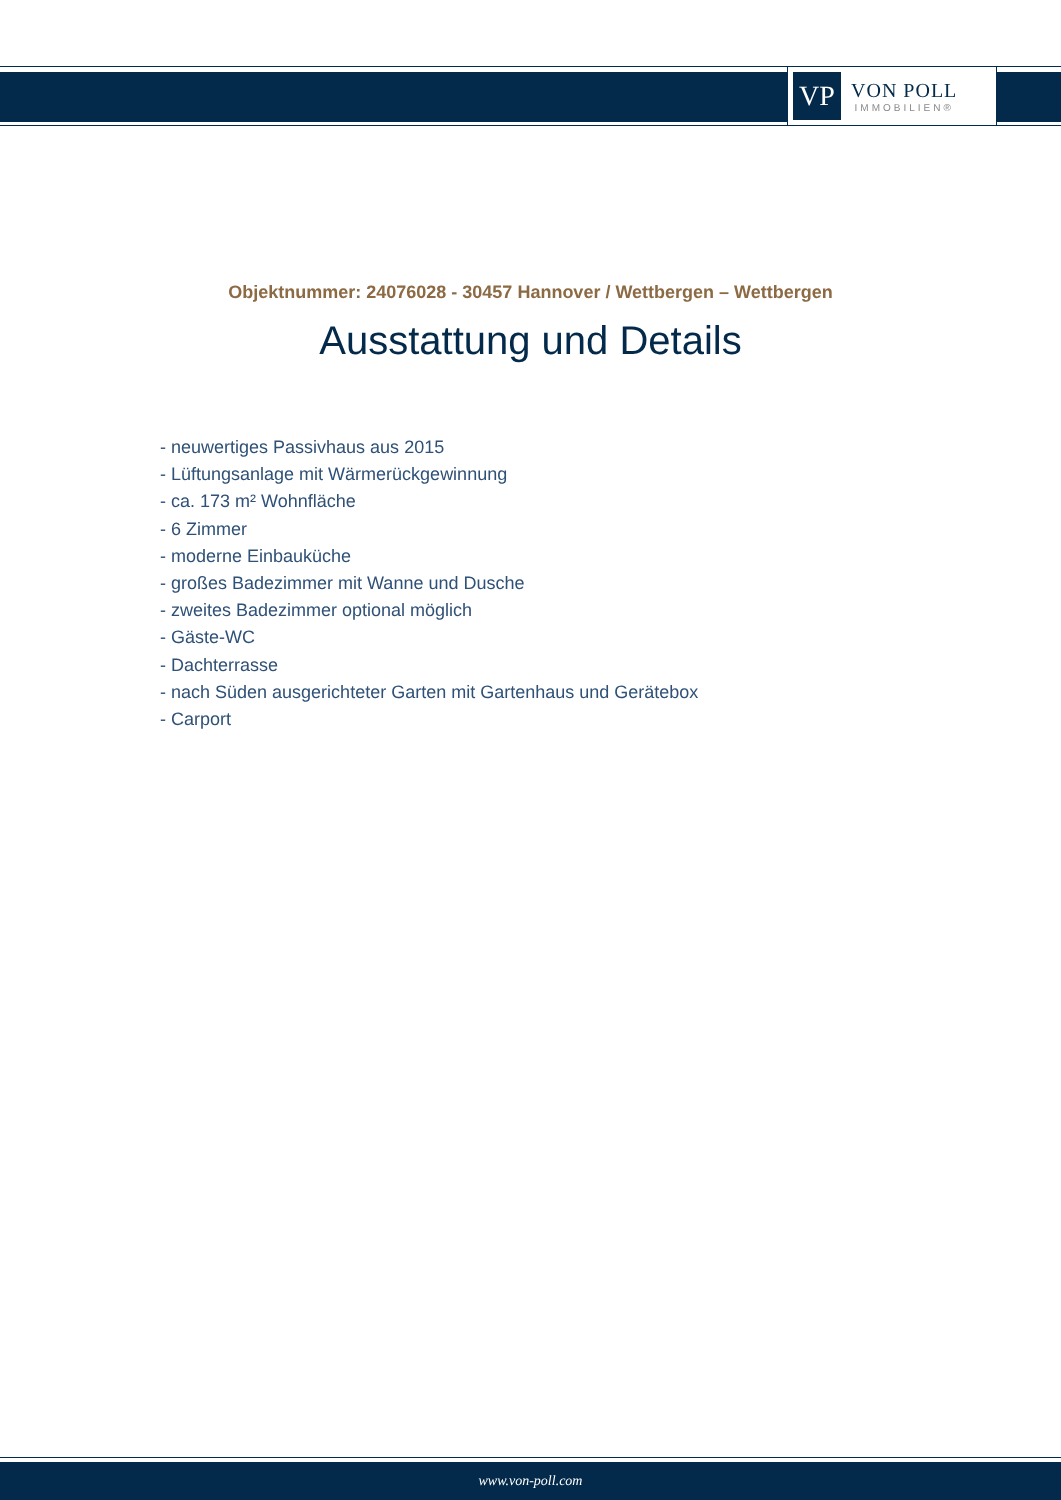VP
VON POLL
IMMOBILIEN®
Objektnummer: 24076028 - 30457 Hannover / Wettbergen – Wettbergen
Ausstattung und Details
- neuwertiges Passivhaus aus 2015
- Lüftungsanlage mit Wärmerückgewinnung
- ca. 173 m² Wohnfläche
- 6 Zimmer
- moderne Einbauküche
- großes Badezimmer mit Wanne und Dusche
- zweites Badezimmer optional möglich
- Gäste-WC
- Dachterrasse
- nach Süden ausgerichteter Garten mit Gartenhaus und Gerätebox
- Carport
www.von-poll.com